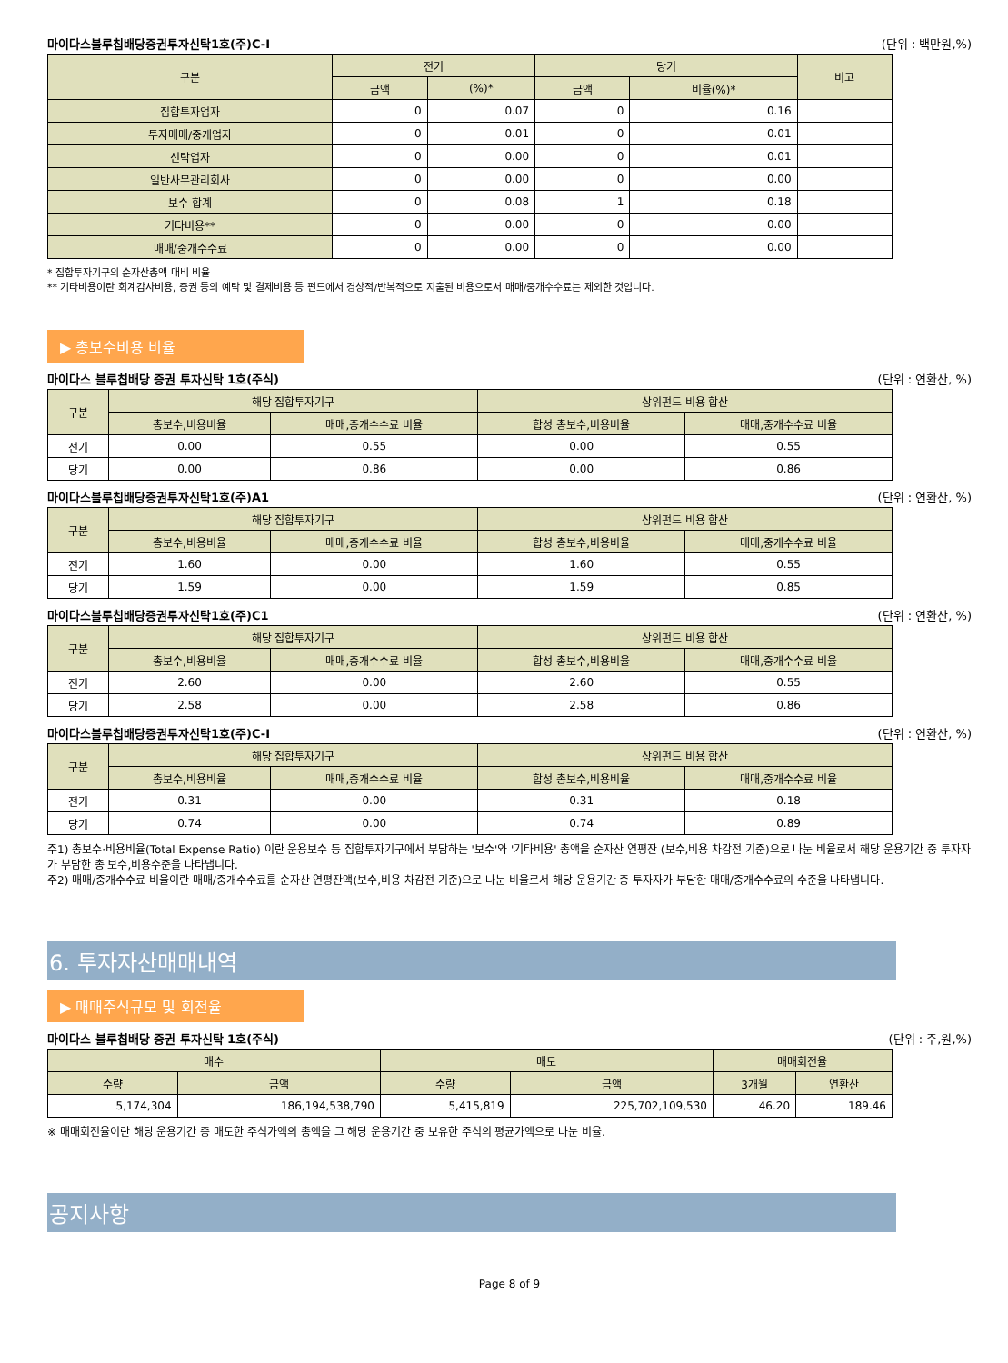마이다스블루칩배당증권투자신탁1호(주)C-I (단위 : 백만원,%)
| 구분 | 전기 | | 당기 | | 비고 |
| --- | --- | --- | --- | --- | --- |
| | 금액 | (%)* | 금액 | 비율(%)* | |
| 집합투자업자 | 0 | 0.07 | 0 | 0.16 | |
| 투자매매/중개업자 | 0 | 0.01 | 0 | 0.01 | |
| 신탁업자 | 0 | 0.00 | 0 | 0.01 | |
| 일반사무관리회사 | 0 | 0.00 | 0 | 0.00 | |
| 보수 합계 | 0 | 0.08 | 1 | 0.18 | |
| 기타비용** | 0 | 0.00 | 0 | 0.00 | |
| 매매/중개수수료 | 0 | 0.00 | 0 | 0.00 | |
* 집합투자기구의 순자산총액 대비 비율
** 기타비용이란 회계감사비용, 증권 등의 예탁 및 결제비용 등 펀드에서 경상적/반복적으로 지출된 비용으로서 매매/중개수수료는 제외한 것입니다.
▶ 총보수비용 비율
마이다스 블루칩배당 증권 투자신탁 1호(주식) (단위 : 연환산, %)
| 구분 | 해당 집합투자기구 | | 상위펀드 비용 합산 | |
| --- | --- | --- | --- | --- |
| | 총보수,비용비율 | 매매,중개수수료 비율 | 합성 총보수,비용비율 | 매매,중개수수료 비율 |
| 전기 | 0.00 | 0.55 | 0.00 | 0.55 |
| 당기 | 0.00 | 0.86 | 0.00 | 0.86 |
마이다스블루칩배당증권투자신탁1호(주)A1 (단위 : 연환산, %)
| 구분 | 해당 집합투자기구 | | 상위펀드 비용 합산 | |
| --- | --- | --- | --- | --- |
| | 총보수,비용비율 | 매매,중개수수료 비율 | 합성 총보수,비용비율 | 매매,중개수수료 비율 |
| 전기 | 1.60 | 0.00 | 1.60 | 0.55 |
| 당기 | 1.59 | 0.00 | 1.59 | 0.85 |
마이다스블루칩배당증권투자신탁1호(주)C1 (단위 : 연환산, %)
| 구분 | 해당 집합투자기구 | | 상위펀드 비용 합산 | |
| --- | --- | --- | --- | --- |
| | 총보수,비용비율 | 매매,중개수수료 비율 | 합성 총보수,비용비율 | 매매,중개수수료 비율 |
| 전기 | 2.60 | 0.00 | 2.60 | 0.55 |
| 당기 | 2.58 | 0.00 | 2.58 | 0.86 |
마이다스블루칩배당증권투자신탁1호(주)C-I (단위 : 연환산, %)
| 구분 | 해당 집합투자기구 | | 상위펀드 비용 합산 | |
| --- | --- | --- | --- | --- |
| | 총보수,비용비율 | 매매,중개수수료 비율 | 합성 총보수,비용비율 | 매매,중개수수료 비율 |
| 전기 | 0.31 | 0.00 | 0.31 | 0.18 |
| 당기 | 0.74 | 0.00 | 0.74 | 0.89 |
주1) 총보수·비용비율(Total Expense Ratio) 이란 운용보수 등 집합투자기구에서 부담하는 '보수'와 '기타비용' 총액을 순자산 연평잔 (보수,비용 차감전 기준)으로 나눈 비율로서 해당 운용기간 중 투자자가 부담한 총 보수,비용수준을 나타냅니다.
주2) 매매/중개수수료 비율이란 매매/중개수수료를 순자산 연평잔액(보수,비용 차감전 기준)으로 나눈 비율로서 해당 운용기간 중 투자자가 부담한 매매/중개수수료의 수준을 나타냅니다.
6. 투자자산매매내역
▶ 매매주식규모 및 회전율
마이다스 블루칩배당 증권 투자신탁 1호(주식) (단위 : 주,원,%)
| 매수 | | 매도 | | 매매회전율 | |
| --- | --- | --- | --- | --- | --- |
| 수량 | 금액 | 수량 | 금액 | 3개월 | 연환산 |
| 5,174,304 | 186,194,538,790 | 5,415,819 | 225,702,109,530 | 46.20 | 189.46 |
※ 매매회전율이란 해당 운용기간 중 매도한 주식가액의 총액을 그 해당 운용기간 중 보유한 주식의 평균가액으로 나눈 비율.
공지사항
Page 8 of 9